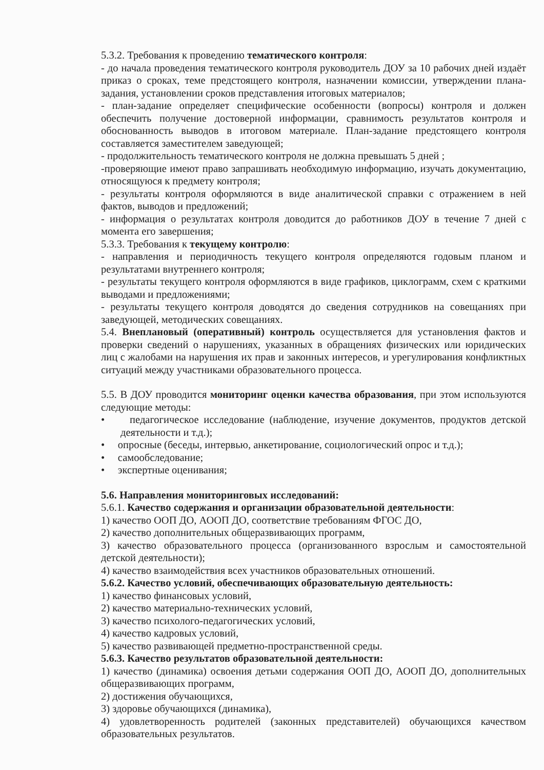5.3.2. Требования к проведению тематического контроля:
- до начала проведения тематического контроля руководитель ДОУ за 10 рабочих дней издаёт приказ о сроках, теме предстоящего контроля, назначении комиссии, утверждении плана-задания, установлении сроков представления итоговых материалов;
- план-задание определяет специфические особенности (вопросы) контроля и должен обеспечить получение достоверной информации, сравнимость результатов контроля и обоснованность выводов в итоговом материале. План-задание предстоящего контроля составляется заместителем заведующей;
- продолжительность тематического контроля не должна превышать 5 дней ;
-проверяющие имеют право запрашивать необходимую информацию, изучать документацию, относящуюся к предмету контроля;
- результаты контроля оформляются в виде аналитической справки с отражением в ней фактов, выводов и предложений;
- информация о результатах контроля доводится до работников ДОУ в течение 7 дней с момента его завершения;
5.3.3. Требования к текущему контролю:
- направления и периодичность текущего контроля определяются годовым планом и результатами внутреннего контроля;
- результаты текущего контроля оформляются в виде графиков, циклограмм, схем с краткими выводами и предложениями;
- результаты текущего контроля доводятся до сведения сотрудников на совещаниях при заведующей, методических совещаниях.
5.4. Внеплановый (оперативный) контроль осуществляется для установления фактов и проверки сведений о нарушениях, указанных в обращениях физических или юридических лиц с жалобами на нарушения их прав и законных интересов, и урегулирования конфликтных ситуаций между участниками образовательного процесса.
5.5. В ДОУ проводится мониторинг оценки качества образования, при этом используются следующие методы:
• педагогическое исследование (наблюдение, изучение документов, продуктов детской деятельности и т.д.);
• опросные (беседы, интервью, анкетирование, социологический опрос и т.д.);
• самообследование;
• экспертные оценивания;
5.6. Направления мониторинговых исследований:
5.6.1. Качество содержания и организации образовательной деятельности:
1) качество ООП ДО, АООП ДО, соответствие требованиям ФГОС ДО,
2) качество дополнительных общеразвивающих программ,
3) качество образовательного процесса (организованного взрослым и самостоятельной детской деятельности);
4) качество взаимодействия всех участников образовательных отношений.
5.6.2. Качество условий, обеспечивающих образовательную деятельность:
1) качество финансовых условий,
2) качество материально-технических условий,
3) качество психолого-педагогических условий,
4) качество кадровых условий,
5) качество развивающей предметно-пространственной среды.
5.6.3. Качество результатов образовательной деятельности:
1) качество (динамика) освоения детьми содержания ООП ДО, АООП ДО, дополнительных общеразвивающих программ,
2) достижения обучающихся,
3) здоровье обучающихся (динамика),
4) удовлетворенность родителей (законных представителей) обучающихся качеством образовательных результатов.